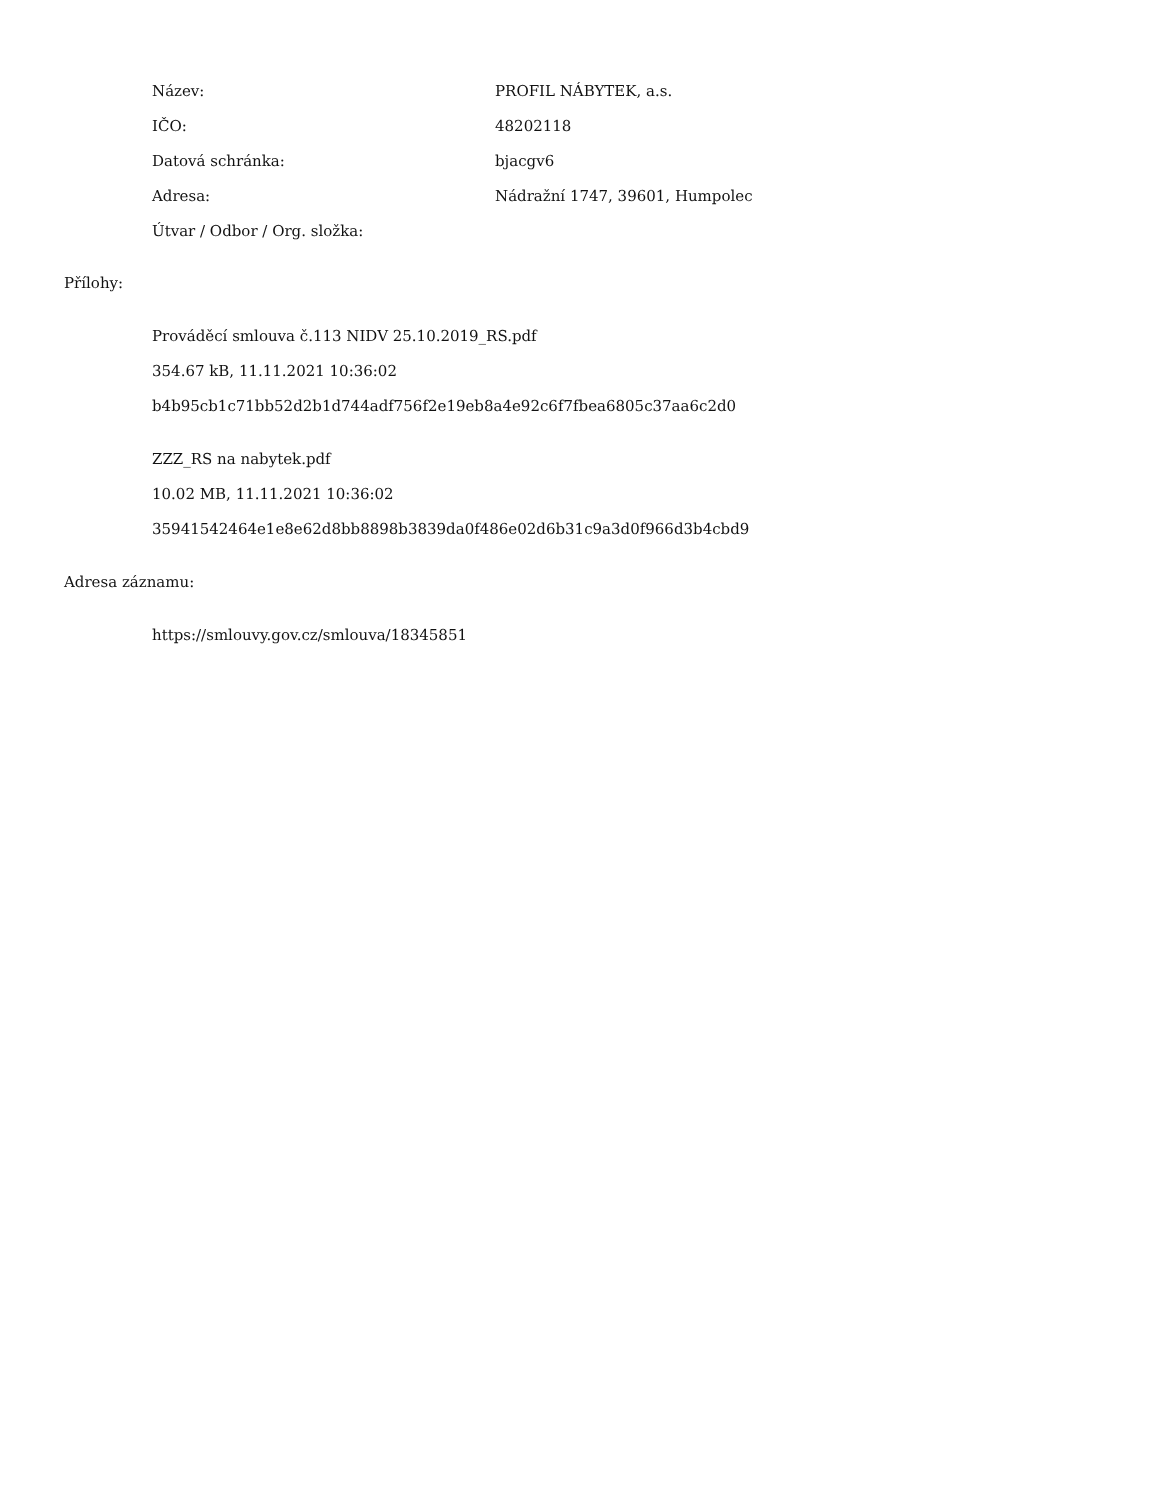| Název: | PROFIL NÁBYTEK, a.s. |
| IČO: | 48202118 |
| Datová schránka: | bjacgv6 |
| Adresa: | Nádražní 1747, 39601, Humpolec |
| Útvar / Odbor / Org. složka: | |
Přílohy:
Prováděcí smlouva č.113 NIDV 25.10.2019_RS.pdf
354.67 kB, 11.11.2021 10:36:02
b4b95cb1c71bb52d2b1d744adf756f2e19eb8a4e92c6f7fbea6805c37aa6c2d0
ZZZ_RS na nabytek.pdf
10.02 MB, 11.11.2021 10:36:02
35941542464e1e8e62d8bb8898b3839da0f486e02d6b31c9a3d0f966d3b4cbd9
Adresa záznamu:
https://smlouvy.gov.cz/smlouva/18345851